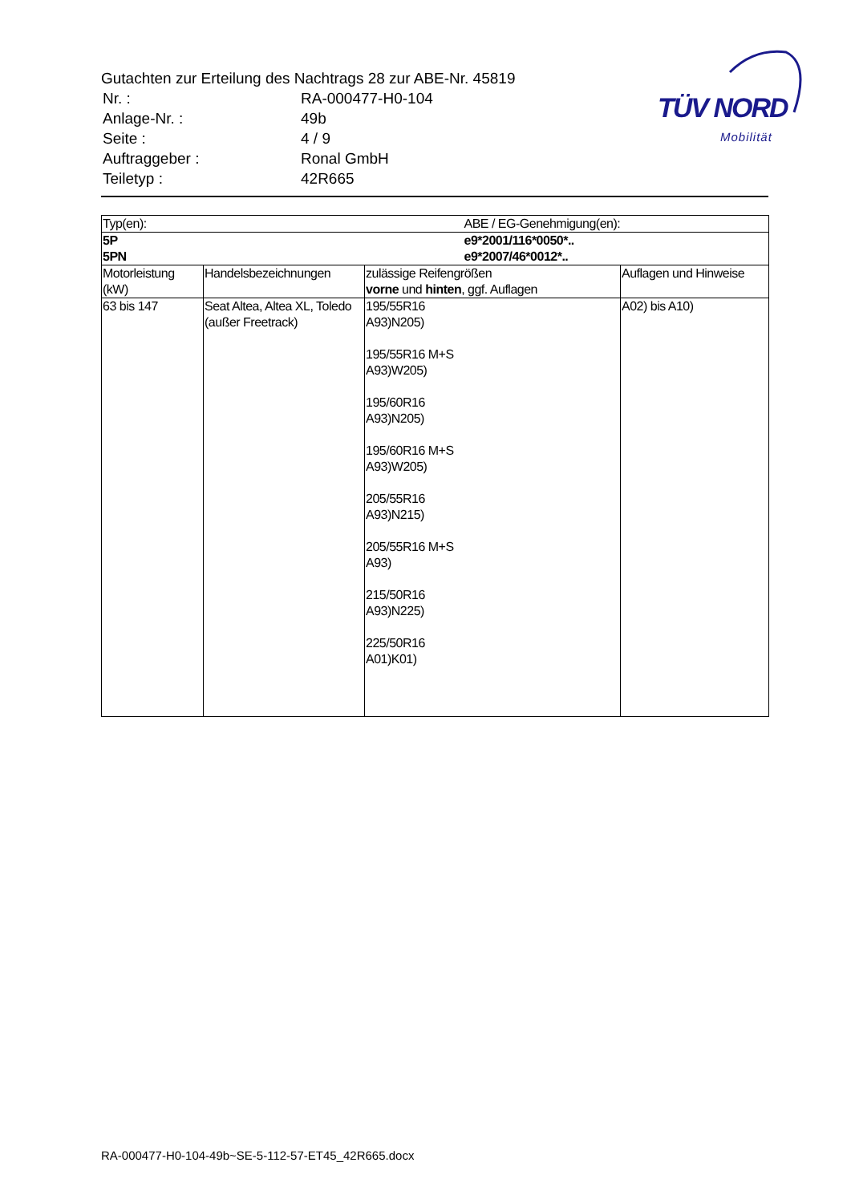Gutachten zur Erteilung des Nachtrags 28 zur ABE-Nr. 45819
| Nr. : | RA-000477-H0-104 |
| Anlage-Nr. : | 49b |
| Seite : | 4 / 9 |
| Auftraggeber : | Ronal GmbH |
| Teiletyp : | 42R665 |
TÜV NORD
Mobilität
| Typ(en): | | ABE / EG-Genehmigung(en): | |
| 5P 5PN | | e9*2001/116*0050*.. e9*2007/46*0012*.. | |
| Motorleistung (kW) | Handelsbezeichnungen | zulässige Reifengrößen vorne und hinten , ggf. Auflagen | Auflagen und Hinweise |
| 63 bis 147 | Seat Altea, Altea XL, Toledo (außer Freetrack) | 195/55R16 A93)N205) 195/55R16 M+S A93)W205) 195/60R16 A93)N205) 195/60R16 M+S A93)W205) 205/55R16 A93)N215) 205/55R16 M+S A93) 215/50R16 A93)N225) 225/50R16 A01)K01) | A02) bis A10) |
RA-000477-H0-104-49b~SE-5-112-57-ET45_42R665.docx